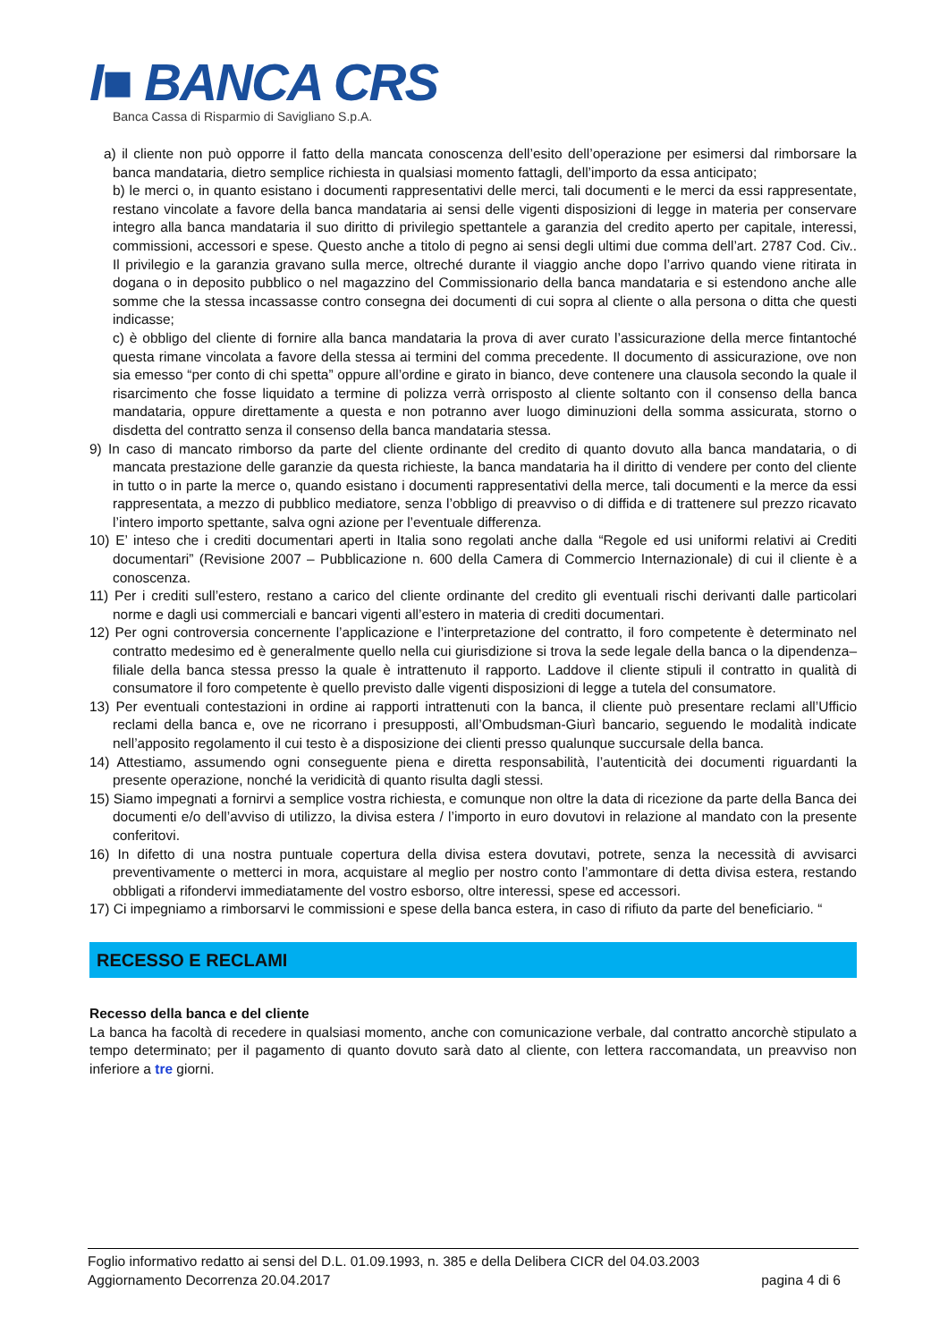I■ BANCA CRS
Banca Cassa di Risparmio di Savigliano S.p.A.
a) il cliente non può opporre il fatto della mancata conoscenza dell’esito dell’operazione per esimersi dal rimborsare la banca mandataria, dietro semplice richiesta in qualsiasi momento fattagli, dell’importo da essa anticipato;
b) le merci o, in quanto esistano i documenti rappresentativi delle merci, tali documenti e le merci da essi rappresentate, restano vincolate a favore della banca mandataria ai sensi delle vigenti disposizioni di legge in materia per conservare integro alla banca mandataria il suo diritto di privilegio spettantele a garanzia del credito aperto per capitale, interessi, commissioni, accessori e spese. Questo anche a titolo di pegno ai sensi degli ultimi due comma dell’art. 2787 Cod. Civ.. Il privilegio e la garanzia gravano sulla merce, oltreché durante il viaggio anche dopo l’arrivo quando viene ritirata in dogana o in deposito pubblico o nel magazzino del Commissionario della banca mandataria e si estendono anche alle somme che la stessa incassasse contro consegna dei documenti di cui sopra al cliente o alla persona o ditta che questi indicasse;
c) è obbligo del cliente di fornire alla banca mandataria la prova di aver curato l’assicurazione della merce fintantoché questa rimane vincolata a favore della stessa ai termini del comma precedente. Il documento di assicurazione, ove non sia emesso “per conto di chi spetta” oppure all’ordine e girato in bianco, deve contenere una clausola secondo la quale il risarcimento che fosse liquidato a termine di polizza verrà orrisposto al cliente soltanto con il consenso della banca mandataria, oppure direttamente a questa e non potranno aver luogo diminuzioni della somma assicurata, storno o disdetta del contratto senza il consenso della banca mandataria stessa.
9) In caso di mancato rimborso da parte del cliente ordinante del credito di quanto dovuto alla banca mandataria, o di mancata prestazione delle garanzie da questa richieste, la banca mandataria ha il diritto di vendere per conto del cliente in tutto o in parte la merce o, quando esistano i documenti rappresentativi della merce, tali documenti e la merce da essi rappresentata, a mezzo di pubblico mediatore, senza l’obbligo di preavviso o di diffida e di trattenere sul prezzo ricavato l’intero importo spettante, salva ogni azione per l’eventuale differenza.
10) E’ inteso che i crediti documentari aperti in Italia sono regolati anche dalla “Regole ed usi uniformi relativi ai Crediti documentari” (Revisione 2007 – Pubblicazione n. 600 della Camera di Commercio Internazionale) di cui il cliente è a conoscenza.
11) Per i crediti sull’estero, restano a carico del cliente ordinante del credito gli eventuali rischi derivanti dalle particolari norme e dagli usi commerciali e bancari vigenti all’estero in materia di crediti documentari.
12) Per ogni controversia concernente l’applicazione e l’interpretazione del contratto, il foro competente è determinato nel contratto medesimo ed è generalmente quello nella cui giurisdizione si trova la sede legale della banca o la dipendenza–filiale della banca stessa presso la quale è intrattenuto il rapporto. Laddove il cliente stipuli il contratto in qualità di consumatore il foro competente è quello previsto dalle vigenti disposizioni di legge a tutela del consumatore.
13) Per eventuali contestazioni in ordine ai rapporti intrattenuti con la banca, il cliente può presentare reclami all’Ufficio reclami della banca e, ove ne ricorrano i presupposti, all’Ombudsman-Giurì bancario, seguendo le modalità indicate nell’apposito regolamento il cui testo è a disposizione dei clienti presso qualunque succursale della banca.
14) Attestiamo, assumendo ogni conseguente piena e diretta responsabilità, l’autenticità dei documenti riguardanti la presente operazione, nonché la veridicità di quanto risulta dagli stessi.
15) Siamo impegnati a fornirvi a semplice vostra richiesta, e comunque non oltre la data di ricezione da parte della Banca dei documenti e/o dell’avviso di utilizzo, la divisa estera / l’importo in euro dovutovi in relazione al mandato con la presente conferitovi.
16) In difetto di una nostra puntuale copertura della divisa estera dovutavi, potrete, senza la necessità di avvisarci preventivamente o metterci in mora, acquistare al meglio per nostro conto l’ammontare di detta divisa estera, restando obbligati a rifondervi immediatamente del vostro esborso, oltre interessi, spese ed accessori.
17) Ci impegniamo a rimborsarvi le commissioni e spese della banca estera, in caso di rifiuto da parte del beneficiario. “
RECESSO E RECLAMI
Recesso della banca e del cliente
La banca ha facoltà di recedere in qualsiasi momento, anche con comunicazione verbale, dal contratto ancorchè stipulato a tempo determinato; per il pagamento di quanto dovuto sarà dato al cliente, con lettera raccomandata, un preavviso non inferiore a tre giorni.
Foglio informativo redatto ai sensi del D.L. 01.09.1993, n. 385 e della Delibera CICR del 04.03.2003
Aggiornamento Decorrenza 20.04.2017 pagina 4 di 6